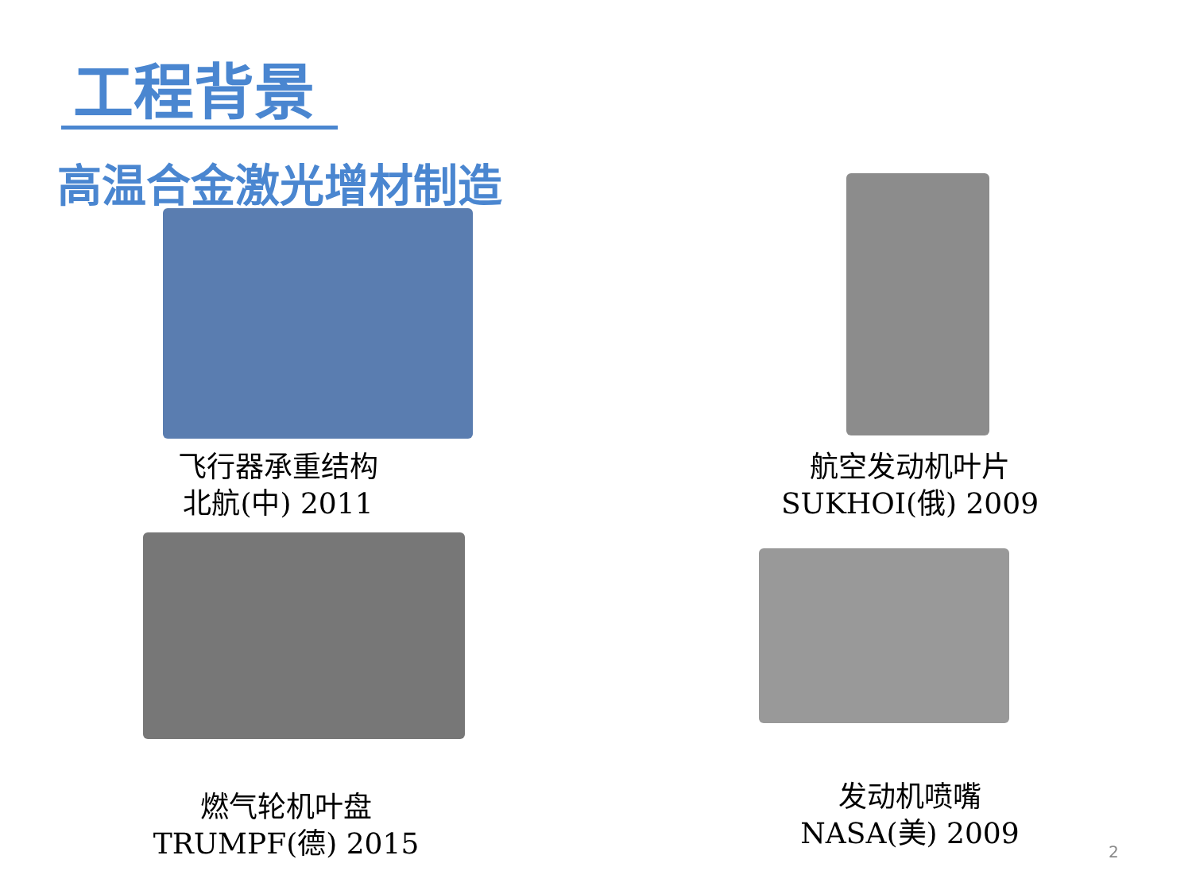工程背景
高温合金激光增材制造
飞行器承重结构
北航(中) 2011
航空发动机叶片
SUKHOI(俄) 2009
燃气轮机叶盘
TRUMPF(德) 2015
发动机喷嘴
NASA(美) 2009
2